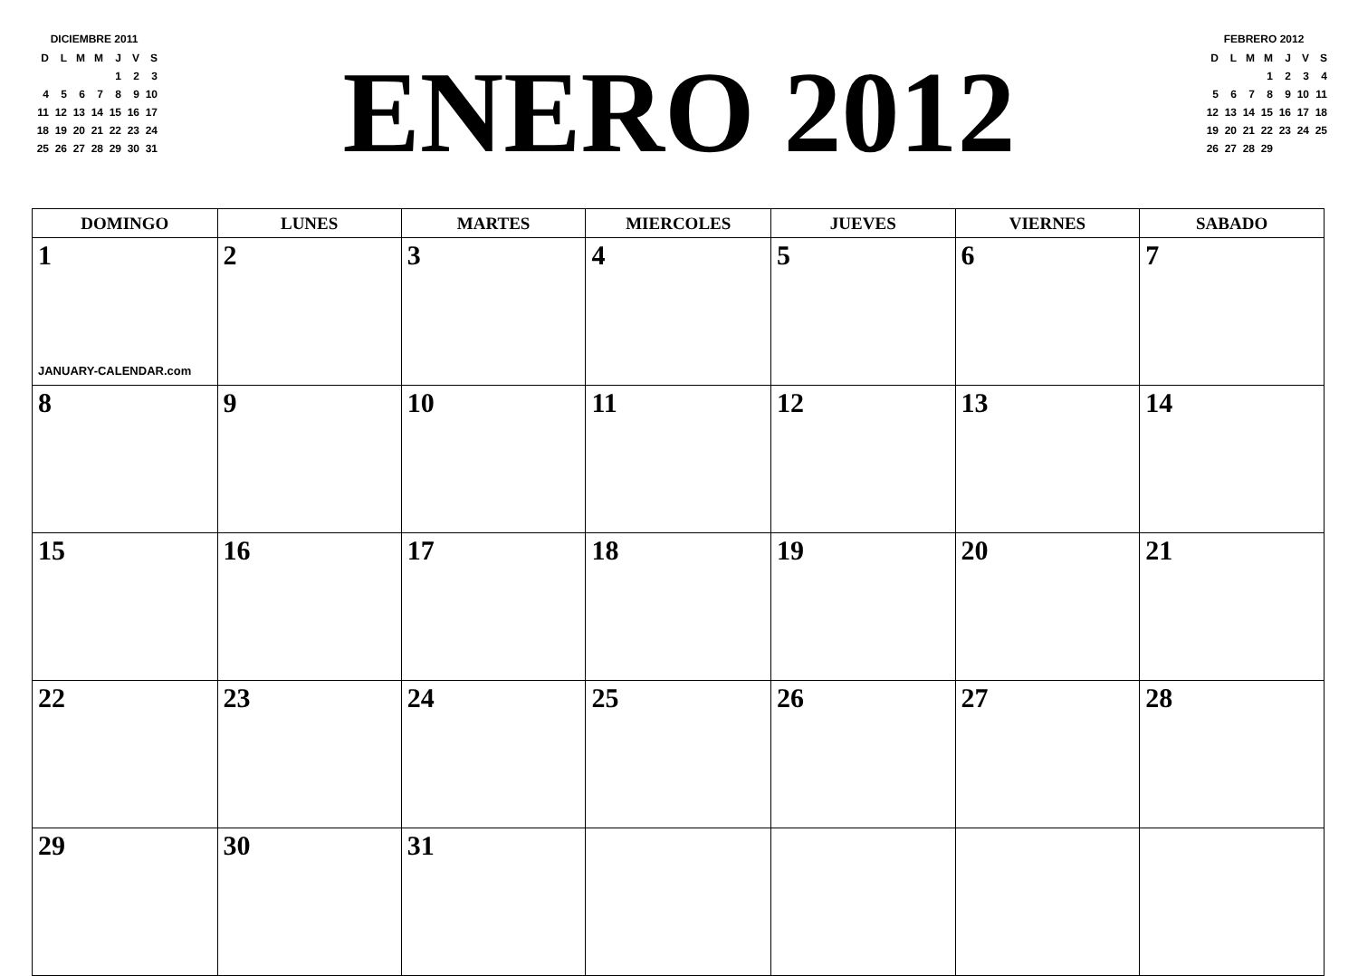DICIEMBRE 2011
| D | L | M | M | J | V | S |
| | | | | 1 | 2 | 3 |
| 4 | 5 | 6 | 7 | 8 | 9 | 10 |
| 11 | 12 | 13 | 14 | 15 | 16 | 17 |
| 18 | 19 | 20 | 21 | 22 | 23 | 24 |
| 25 | 26 | 27 | 28 | 29 | 30 | 31 |
ENERO 2012
FEBRERO 2012
| D | L | M | M | J | V | S |
| | | | 1 | 2 | 3 | 4 |
| 5 | 6 | 7 | 8 | 9 | 10 | 11 |
| 12 | 13 | 14 | 15 | 16 | 17 | 18 |
| 19 | 20 | 21 | 22 | 23 | 24 | 25 |
| 26 | 27 | 28 | 29 | | | |
| DOMINGO | LUNES | MARTES | MIERCOLES | JUEVES | VIERNES | SABADO |
| --- | --- | --- | --- | --- | --- | --- |
| 1 JANUARY-CALENDAR.com | 2 | 3 | 4 | 5 | 6 | 7 |
| 8 | 9 | 10 | 11 | 12 | 13 | 14 |
| 15 | 16 | 17 | 18 | 19 | 20 | 21 |
| 22 | 23 | 24 | 25 | 26 | 27 | 28 |
| 29 | 30 | 31 | | | | |